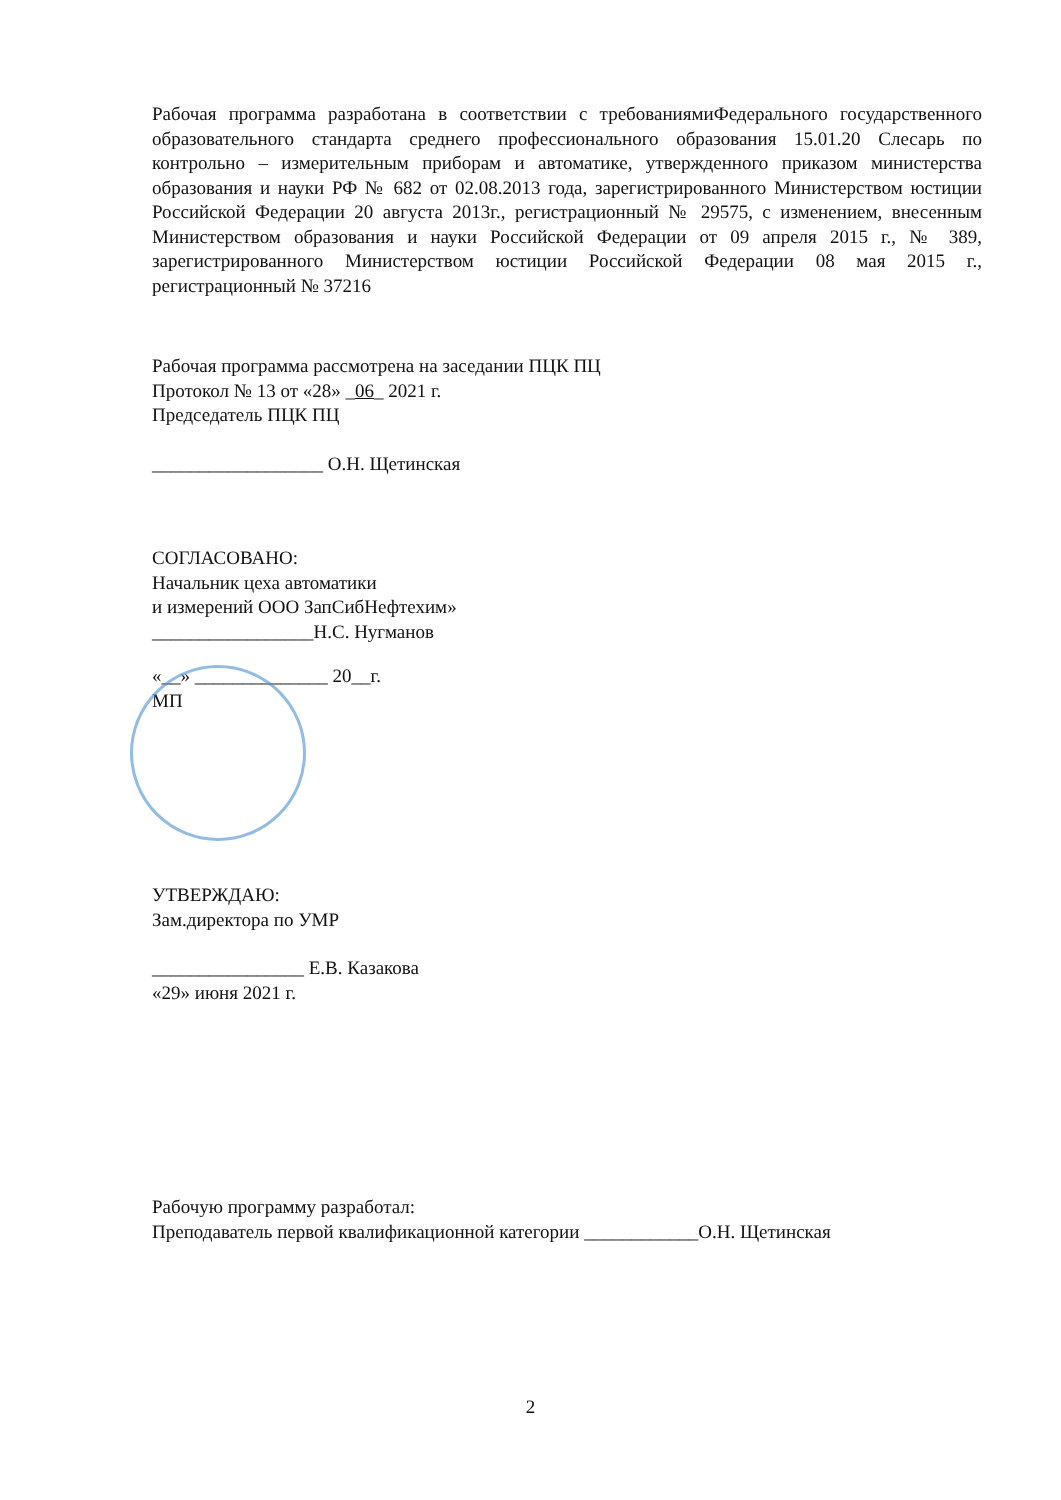Рабочая программа разработана в соответствии с требованиямиФедерального государственного образовательного стандарта среднего профессионального образования 15.01.20 Слесарь по контрольно – измерительным приборам и автоматике, утвержденного приказом министерства образования и науки РФ № 682 от 02.08.2013 года, зарегистрированного Министерством юстиции Российской Федерации 20 августа 2013г., регистрационный № 29575, с изменением, внесенным Министерством образования и науки Российской Федерации от 09 апреля 2015 г., № 389, зарегистрированного Министерством юстиции Российской Федерации 08 мая 2015 г., регистрационный № 37216
Рабочая программа рассмотрена на заседании ПЦК ПЦ
Протокол № 13 от «28» _06_ 2021 г.
Председатель ПЦК ПЦ
__________________ О.Н. Щетинская
СОГЛАСОВАНО:
Начальник цеха автоматики
и измерений ООО ЗапСибНефтехим»
_________________Н.С. Нугманов
«__» ______________ 20__г.
МП
УТВЕРЖДАЮ:
Зам.директора по УМР
________________ Е.В. Казакова
«29» июня 2021 г.
Рабочую программу разработал:
Преподаватель первой квалификационной категории ____________О.Н. Щетинская
2